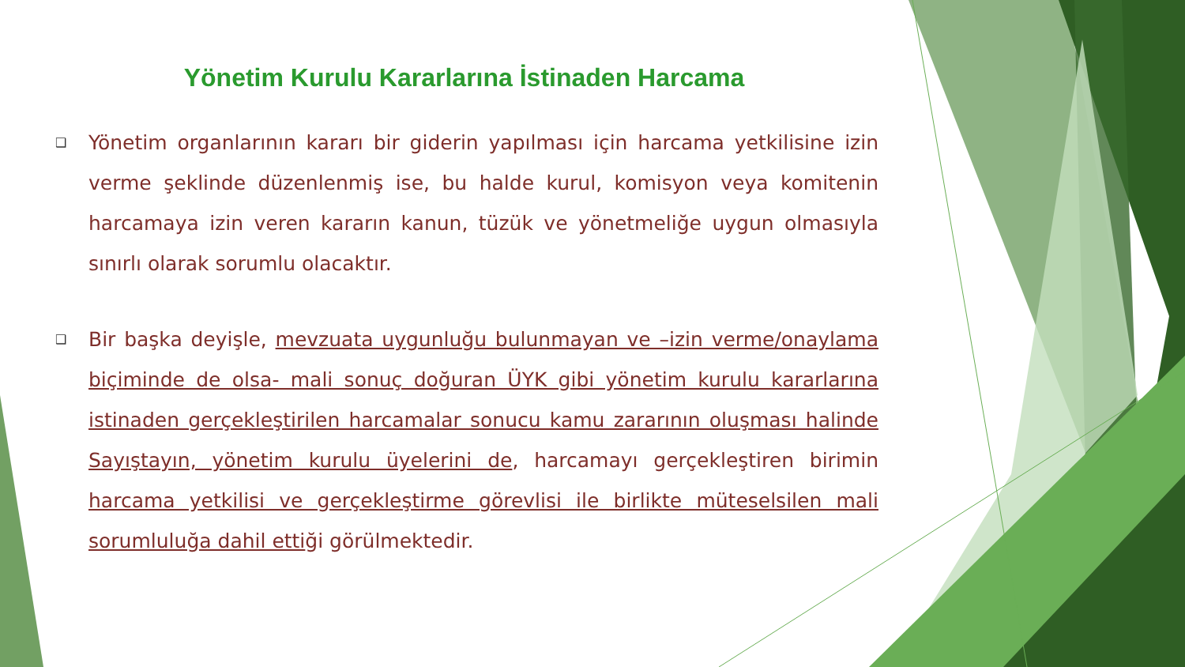Yönetim Kurulu Kararlarına İstinaden Harcama
❑
Yönetim organlarının kararı bir giderin yapılması için harcama yetkilisine izin verme şeklinde düzenlenmiş ise, bu halde kurul, komisyon veya komitenin harcamaya izin veren kararın kanun, tüzük ve yönetmeliğe uygun olmasıyla sınırlı olarak sorumlu olacaktır.
❑
Bir başka deyişle, mevzuata uygunluğu bulunmayan ve –izin verme/onaylama biçiminde de olsa- mali sonuç doğuran ÜYK gibi yönetim kurulu kararlarına istinaden gerçekleştirilen harcamalar sonucu kamu zararının oluşması halinde Sayıştayın, yönetim kurulu üyelerini de, harcamayı gerçekleştiren birimin harcama yetkilisi ve gerçekleştirme görevlisi ile birlikte müteselsilen mali sorumluluğa dahil ettiği görülmektedir.